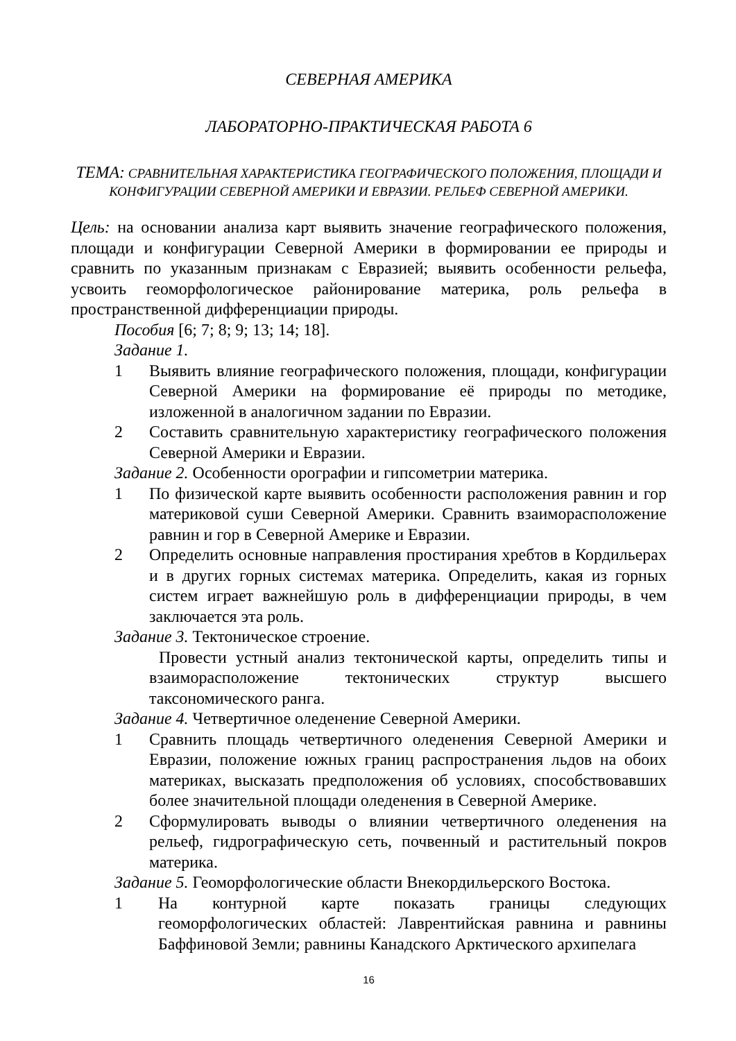СЕВЕРНАЯ АМЕРИКА
ЛАБОРАТОРНО-ПРАКТИЧЕСКАЯ РАБОТА 6
ТЕМА: СРАВНИТЕЛЬНАЯ ХАРАКТЕРИСТИКА ГЕОГРАФИЧЕСКОГО ПОЛОЖЕНИЯ, ПЛОЩАДИ И КОНФИГУРАЦИИ СЕВЕРНОЙ АМЕРИКИ И ЕВРАЗИИ. РЕЛЬЕФ СЕВЕРНОЙ АМЕРИКИ.
Цель: на основании анализа карт выявить значение географического положения, площади и конфигурации Северной Америки в формировании ее природы и сравнить по указанным признакам с Евразией; выявить особенности рельефа, усвоить геоморфологическое районирование материка, роль рельефа в пространственной дифференциации природы.
Пособия [6; 7; 8; 9; 13; 14; 18].
Задание 1.
1 Выявить влияние географического положения, площади, конфигурации Северной Америки на формирование её природы по методике, изложенной в аналогичном задании по Евразии.
2 Составить сравнительную характеристику географического положения Северной Америки и Евразии.
Задание 2. Особенности орографии и гипсометрии материка.
1 По физической карте выявить особенности расположения равнин и гор материковой суши Северной Америки. Сравнить взаиморасположение равнин и гор в Северной Америке и Евразии.
2 Определить основные направления простирания хребтов в Кордильерах и в других горных системах материка. Определить, какая из горных систем играет важнейшую роль в дифференциации природы, в чем заключается эта роль.
Задание 3. Тектоническое строение.
Провести устный анализ тектонической карты, определить типы и взаиморасположение тектонических структур высшего таксономического ранга.
Задание 4. Четвертичное оледенение Северной Америки.
1 Сравнить площадь четвертичного оледенения Северной Америки и Евразии, положение южных границ распространения льдов на обоих материках, высказать предположения об условиях, способствовавших более значительной площади оледенения в Северной Америке.
2 Сформулировать выводы о влиянии четвертичного оледенения на рельеф, гидрографическую сеть, почвенный и растительный покров материка.
Задание 5. Геоморфологические области Внекордильерского Востока.
1 На контурной карте показать границы следующих геоморфологических областей: Лаврентийская равнина и равнины Баффиновой Земли; равнины Канадского Арктического архипелага
16